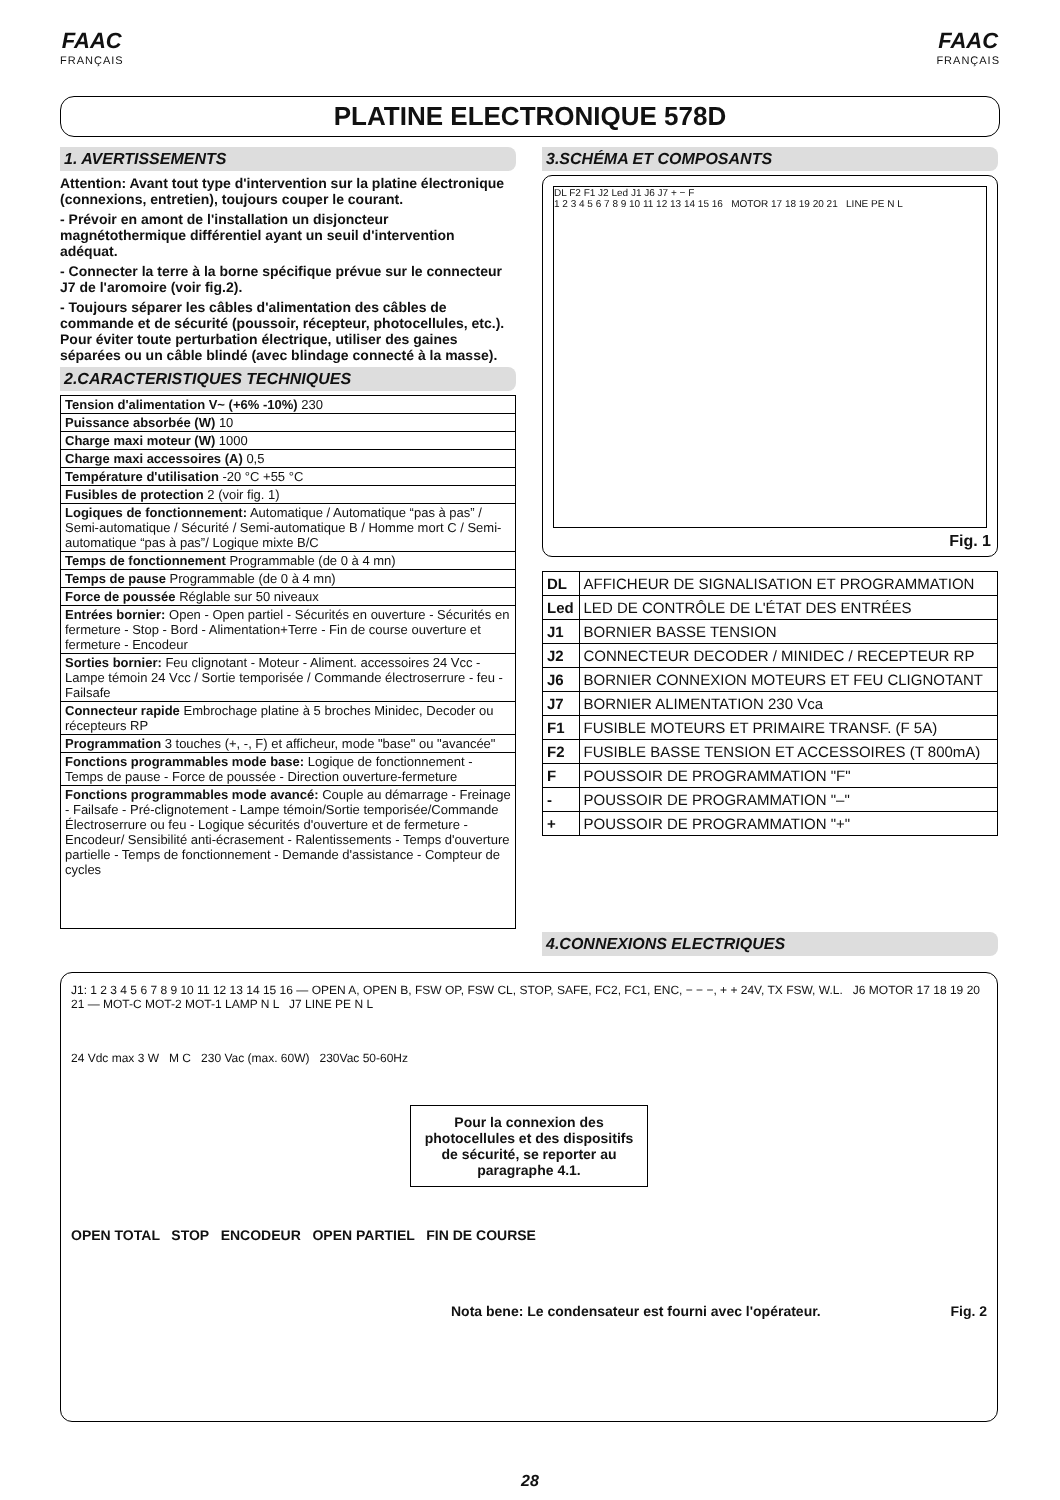FAAC
FRANÇAIS
FAAC
FRANÇAIS
PLATINE ELECTRONIQUE 578D
1. AVERTISSEMENTS
Attention: Avant tout type d'intervention sur la platine électronique (connexions, entretien), toujours couper le courant.
- Prévoir en amont de l'installation un disjoncteur magnétothermique différentiel ayant un seuil d'intervention adéquat.
- Connecter la terre à la borne spécifique prévue sur le connecteur J7 de l'aromoire (voir fig.2).
- Toujours séparer les câbles d'alimentation des câbles de commande et de sécurité (poussoir, récepteur, photocellules, etc.). Pour éviter toute perturbation électrique, utiliser des gaines séparées ou un câble blindé (avec blindage connecté à la masse).
2.CARACTERISTIQUES TECHNIQUES
| Tension d'alimentation V~ (+6% -10%) 230 |
| Puissance absorbée (W) 10 |
| Charge maxi moteur (W) 1000 |
| Charge maxi accessoires (A) 0,5 |
| Température d'utilisation -20 °C +55 °C |
| Fusibles de protection 2 (voir fig. 1) |
| Logiques de fonctionnement: Automatique / Automatique “pas à pas” / Semi-automatique / Sécurité / Semi-automatique B / Homme mort C / Semi-automatique “pas à pas”/ Logique mixte B/C |
| Temps de fonctionnement Programmable (de 0 à 4 mn) |
| Temps de pause Programmable (de 0 à 4 mn) |
| Force de poussée Réglable sur 50 niveaux |
| Entrées bornier: Open - Open partiel - Sécurités en ouverture - Sécurités en fermeture - Stop - Bord - Alimentation+Terre - Fin de course ouverture et fermeture - Encodeur |
| Sorties bornier: Feu clignotant - Moteur - Aliment. accessoires 24 Vcc - Lampe témoin 24 Vcc / Sortie temporisée / Commande électroserrure - feu - Failsafe |
| Connecteur rapide Embrochage platine à 5 broches Minidec, Decoder ou récepteurs RP |
| Programmation 3 touches (+, -, F) et afficheur, mode "base" ou "avancée" |
| Fonctions programmables mode base: Logique de fonctionnement - Temps de pause - Force de poussée - Direction ouverture-fermeture |
| Fonctions programmables mode avancé: Couple au démarrage - Freinage - Failsafe - Pré-clignotement - Lampe témoin/Sortie temporisée/Commande Électroserrure ou feu - Logique sécurités d'ouverture et de fermeture - Encodeur/ Sensibilité anti-écrasement - Ralentissements - Temps d'ouverture partielle - Temps de fonctionnement - Demande d'assistance - Compteur de cycles |
3.SCHÉMA ET COMPOSANTS
DL F2 F1 J2 Led J1 J6 J7 + − F
1 2 3 4 5 6 7 8 9 10 11 12 13 14 15 16 MOTOR 17 18 19 20 21 LINE PE N L
Fig. 1
| DL | AFFICHEUR DE SIGNALISATION ET PROGRAMMATION |
| Led | LED DE CONTRÔLE DE L'ÉTAT DES ENTRÉES |
| J1 | BORNIER BASSE TENSION |
| J2 | CONNECTEUR DECODER / MINIDEC / RECEPTEUR RP |
| J6 | BORNIER CONNEXION MOTEURS ET FEU CLIGNOTANT |
| J7 | BORNIER ALIMENTATION 230 Vca |
| F1 | FUSIBLE MOTEURS ET PRIMAIRE TRANSF. (F 5A) |
| F2 | FUSIBLE BASSE TENSION ET ACCESSOIRES (T 800mA) |
| F | POUSSOIR DE PROGRAMMATION "F" |
| - | POUSSOIR DE PROGRAMMATION "–" |
| + | POUSSOIR DE PROGRAMMATION "+" |
4.CONNEXIONS ELECTRIQUES
J1: 1 2 3 4 5 6 7 8 9 10 11 12 13 14 15 16 — OPEN A, OPEN B, FSW OP, FSW CL, STOP, SAFE, FC2, FC1, ENC, − − −, + + 24V, TX FSW, W.L. J6 MOTOR 17 18 19 20 21 — MOT-C MOT-2 MOT-1 LAMP N L J7 LINE PE N L
24 Vdc max 3 W M C 230 Vac (max. 60W) 230Vac 50-60Hz
Pour la connexion des photocellules et des dispositifs de sécurité, se reporter au paragraphe 4.1.
OPEN TOTAL STOP ENCODEUR OPEN PARTIEL FIN DE COURSE
Nota bene: Le condensateur est fourni avec l'opérateur. Fig. 2
28